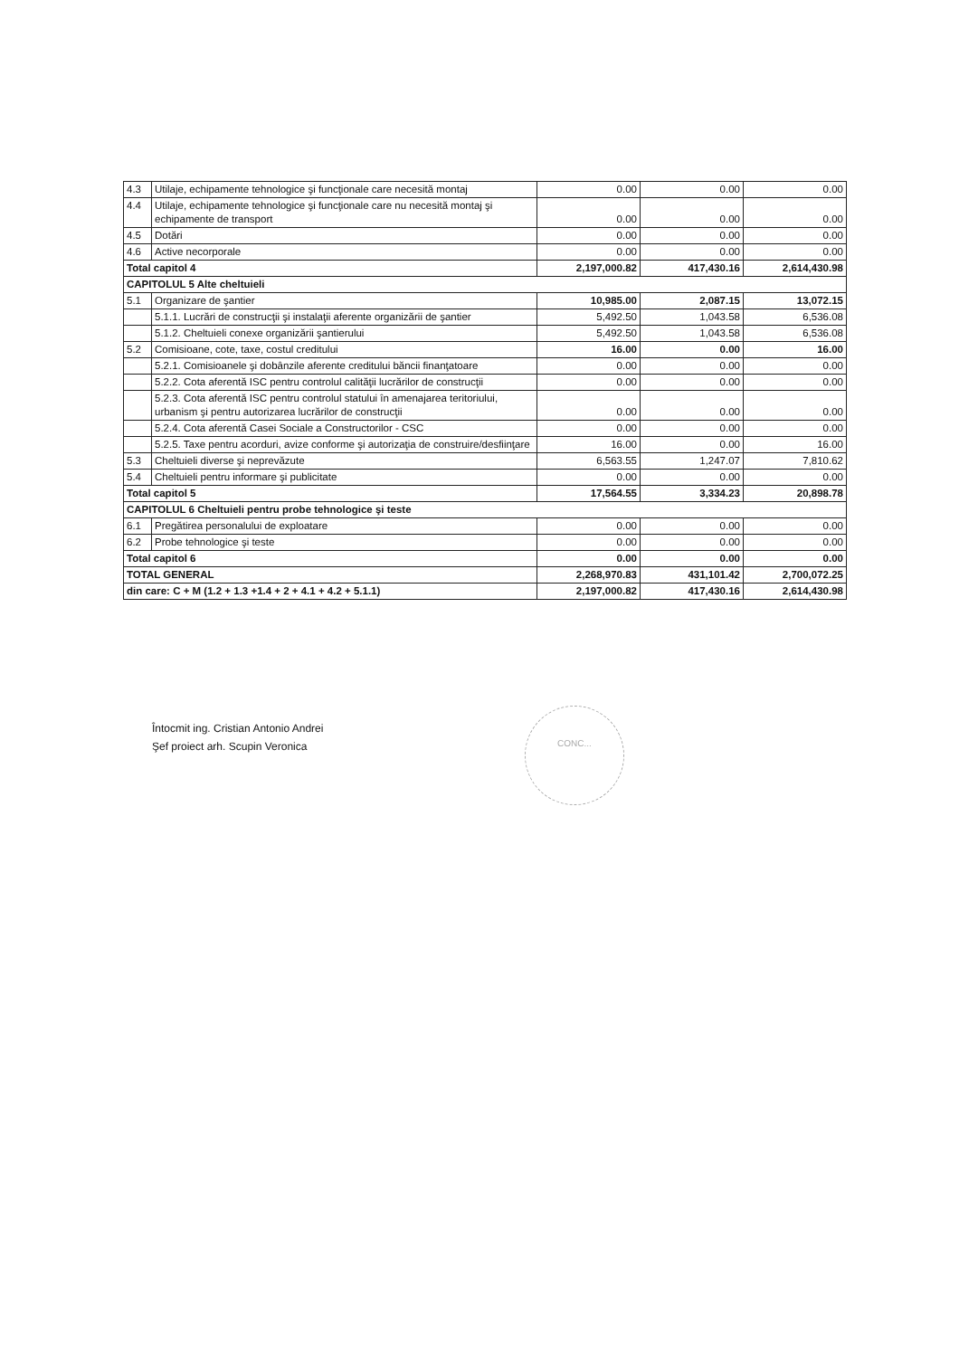| 4.3 | Utilaje, echipamente tehnologice şi funcţionale care necesită montaj | 0.00 | 0.00 | 0.00 |
| 4.4 | Utilaje, echipamente tehnologice şi funcţionale care nu necesită montaj şi echipamente de transport | 0.00 | 0.00 | 0.00 |
| 4.5 | Dotări | 0.00 | 0.00 | 0.00 |
| 4.6 | Active necorporale | 0.00 | 0.00 | 0.00 |
| Total capitol 4 | | 2,197,000.82 | 417,430.16 | 2,614,430.98 |
| CAPITOLUL 5 Alte cheltuieli | | | | |
| 5.1 | Organizare de şantier | 10,985.00 | 2,087.15 | 13,072.15 |
| | 5.1.1. Lucrări de construcţii şi instalaţii aferente organizării de şantier | 5,492.50 | 1,043.58 | 6,536.08 |
| | 5.1.2. Cheltuieli conexe organizării şantierului | 5,492.50 | 1,043.58 | 6,536.08 |
| 5.2 | Comisioane, cote, taxe, costul creditului | 16.00 | 0.00 | 16.00 |
| | 5.2.1. Comisioanele şi dobânzile aferente creditului băncii finanţatoare | 0.00 | 0.00 | 0.00 |
| | 5.2.2. Cota aferentă ISC pentru controlul calităţii lucrărilor de construcţii | 0.00 | 0.00 | 0.00 |
| | 5.2.3. Cota aferentă ISC pentru controlul statului în amenajarea teritoriului, urbanism şi pentru autorizarea lucrărilor de construcţii | 0.00 | 0.00 | 0.00 |
| | 5.2.4. Cota aferentă Casei Sociale a Constructorilor - CSC | 0.00 | 0.00 | 0.00 |
| | 5.2.5. Taxe pentru acorduri, avize conforme şi autorizaţia de construire/desfiinţare | 16.00 | 0.00 | 16.00 |
| 5.3 | Cheltuieli diverse şi neprevăzute | 6,563.55 | 1,247.07 | 7,810.62 |
| 5.4 | Cheltuieli pentru informare şi publicitate | 0.00 | 0.00 | 0.00 |
| Total capitol 5 | | 17,564.55 | 3,334.23 | 20,898.78 |
| CAPITOLUL 6 Cheltuieli pentru probe tehnologice şi teste | | | | |
| 6.1 | Pregătirea personalului de exploatare | 0.00 | 0.00 | 0.00 |
| 6.2 | Probe tehnologice şi teste | 0.00 | 0.00 | 0.00 |
| Total capitol 6 | | 0.00 | 0.00 | 0.00 |
| TOTAL GENERAL | | 2,268,970.83 | 431,101.42 | 2,700,072.25 |
| din care: C + M (1.2 + 1.3 +1.4 + 2 + 4.1 + 4.2 + 5.1.1) | | 2,197,000.82 | 417,430.16 | 2,614,430.98 |
Întocmit ing. Cristian Antonio Andrei
Şef proiect arh. Scupin Veronica
CONC...